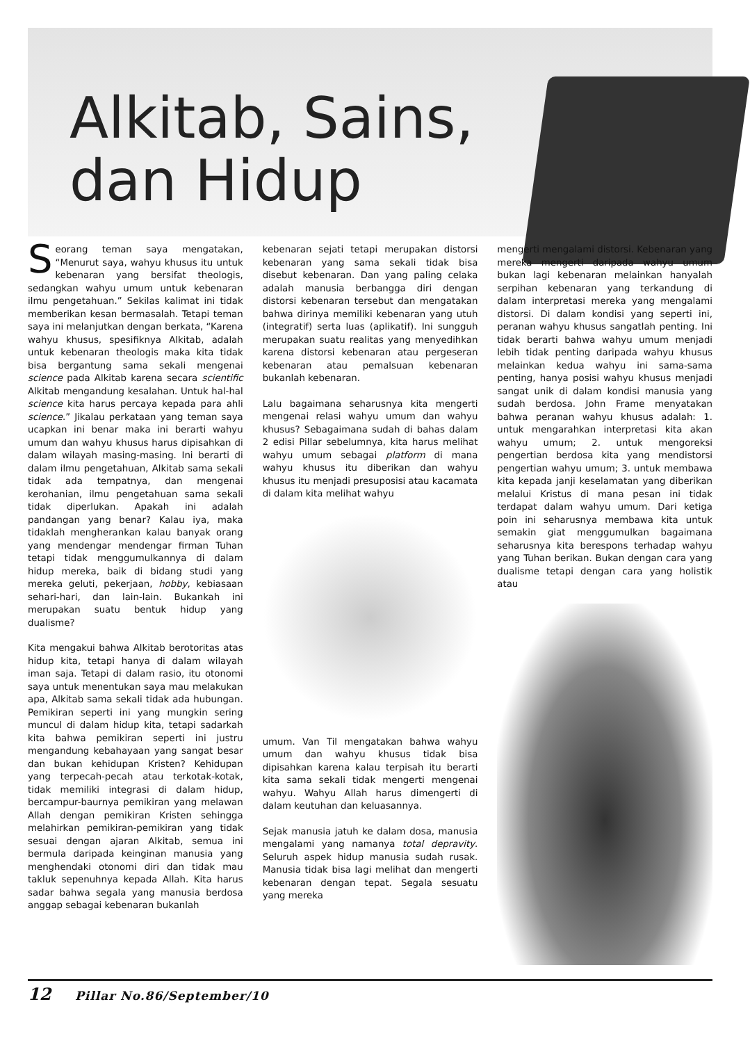Alkitab, Sains,
dan Hidup
Seorang teman saya mengatakan, “Menurut saya, wahyu khusus itu untuk kebenaran yang bersifat theologis, sedangkan wahyu umum untuk kebenaran ilmu pengetahuan.” Sekilas kalimat ini tidak memberikan kesan bermasalah. Tetapi teman saya ini melanjutkan dengan berkata, “Karena wahyu khusus, spesifiknya Alkitab, adalah untuk kebenaran theologis maka kita tidak bisa bergantung sama sekali mengenai science pada Alkitab karena secara scientific Alkitab mengandung kesalahan. Untuk hal-hal science kita harus percaya kepada para ahli science.” Jikalau perkataan yang teman saya ucapkan ini benar maka ini berarti wahyu umum dan wahyu khusus harus dipisahkan di dalam wilayah masing-masing. Ini berarti di dalam ilmu pengetahuan, Alkitab sama sekali tidak ada tempatnya, dan mengenai kerohanian, ilmu pengetahuan sama sekali tidak diperlukan. Apakah ini adalah pandangan yang benar? Kalau iya, maka tidaklah mengherankan kalau banyak orang yang mendengar mendengar firman Tuhan tetapi tidak menggumulkannya di dalam hidup mereka, baik di bidang studi yang mereka geluti, pekerjaan, hobby, kebiasaan sehari-hari, dan lain-lain. Bukankah ini merupakan suatu bentuk hidup yang dualisme?
Kita mengakui bahwa Alkitab berotoritas atas hidup kita, tetapi hanya di dalam wilayah iman saja. Tetapi di dalam rasio, itu otonomi saya untuk menentukan saya mau melakukan apa, Alkitab sama sekali tidak ada hubungan. Pemikiran seperti ini yang mungkin sering muncul di dalam hidup kita, tetapi sadarkah kita bahwa pemikiran seperti ini justru mengandung kebahayaan yang sangat besar dan bukan kehidupan Kristen? Kehidupan yang terpecah-pecah atau terkotak-kotak, tidak memiliki integrasi di dalam hidup, bercampur-baurnya pemikiran yang melawan Allah dengan pemikiran Kristen sehingga melahirkan pemikiran-pemikiran yang tidak sesuai dengan ajaran Alkitab, semua ini bermula daripada keinginan manusia yang menghendaki otonomi diri dan tidak mau takluk sepenuhnya kepada Allah. Kita harus sadar bahwa segala yang manusia berdosa anggap sebagai kebenaran bukanlah
kebenaran sejati tetapi merupakan distorsi kebenaran yang sama sekali tidak bisa disebut kebenaran. Dan yang paling celaka adalah manusia berbangga diri dengan distorsi kebenaran tersebut dan mengatakan bahwa dirinya memiliki kebenaran yang utuh (integratif) serta luas (aplikatif). Ini sungguh merupakan suatu realitas yang menyedihkan karena distorsi kebenaran atau pergeseran kebenaran atau pemalsuan kebenaran bukanlah kebenaran.
Lalu bagaimana seharusnya kita mengerti mengenai relasi wahyu umum dan wahyu khusus? Sebagaimana sudah di bahas dalam 2 edisi Pillar sebelumnya, kita harus melihat wahyu umum sebagai platform di mana wahyu khusus itu diberikan dan wahyu khusus itu menjadi presuposisi atau kacamata di dalam kita melihat wahyu
umum. Van Til mengatakan bahwa wahyu umum dan wahyu khusus tidak bisa dipisahkan karena kalau terpisah itu berarti kita sama sekali tidak mengerti mengenai wahyu. Wahyu Allah harus dimengerti di dalam keutuhan dan keluasannya.
Sejak manusia jatuh ke dalam dosa, manusia mengalami yang namanya total depravity. Seluruh aspek hidup manusia sudah rusak. Manusia tidak bisa lagi melihat dan mengerti kebenaran dengan tepat. Segala sesuatu yang mereka
mengerti mengalami distorsi. Kebenaran yang mereka mengerti daripada wahyu umum bukan lagi kebenaran melainkan hanyalah serpihan kebenaran yang terkandung di dalam interpretasi mereka yang mengalami distorsi. Di dalam kondisi yang seperti ini, peranan wahyu khusus sangatlah penting. Ini tidak berarti bahwa wahyu umum menjadi lebih tidak penting daripada wahyu khusus melainkan kedua wahyu ini sama-sama penting, hanya posisi wahyu khusus menjadi sangat unik di dalam kondisi manusia yang sudah berdosa. John Frame menyatakan bahwa peranan wahyu khusus adalah: 1. untuk mengarahkan interpretasi kita akan wahyu umum; 2. untuk mengoreksi pengertian berdosa kita yang mendistorsi pengertian wahyu umum; 3. untuk membawa kita kepada janji keselamatan yang diberikan melalui Kristus di mana pesan ini tidak terdapat dalam wahyu umum. Dari ketiga poin ini seharusnya membawa kita untuk semakin giat menggumulkan bagaimana seharusnya kita berespons terhadap wahyu yang Tuhan berikan. Bukan dengan cara yang dualisme tetapi dengan cara yang holistik atau
12 Pillar No.86/September/10